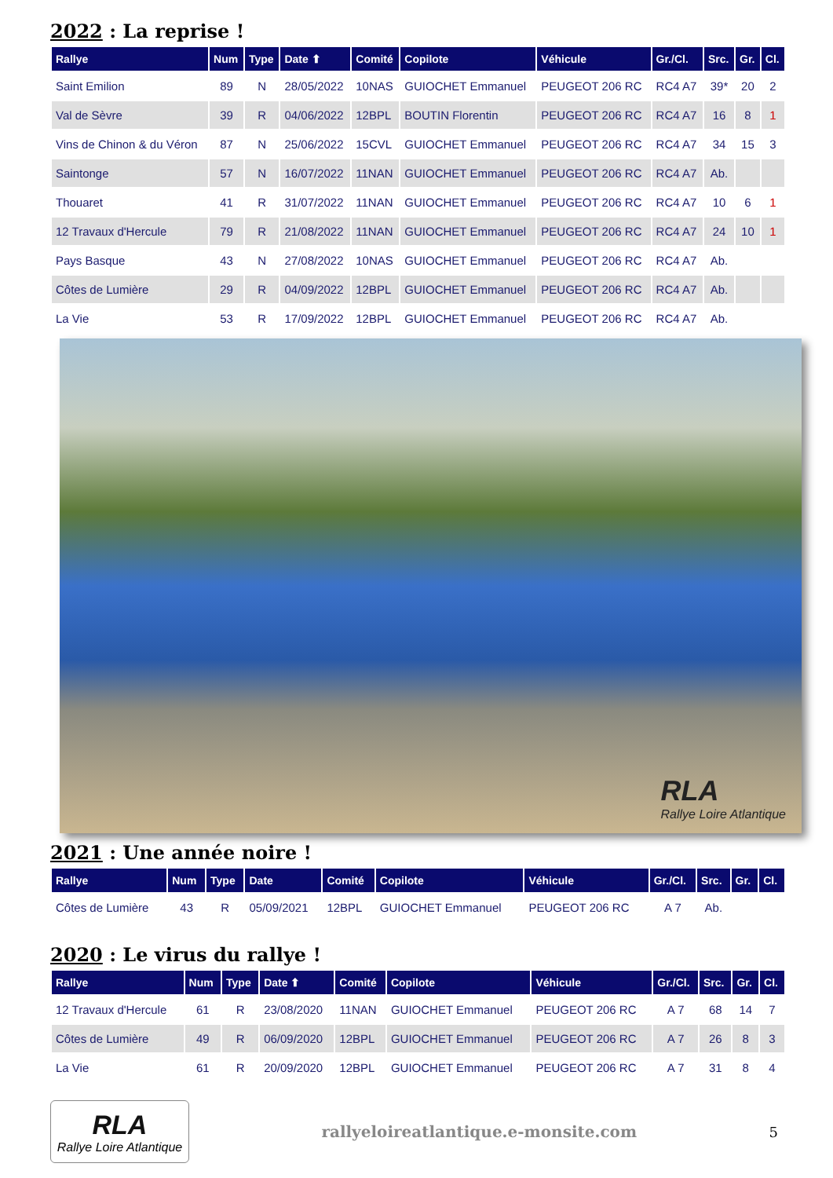2022 : La reprise !
| Rallye | Num | Type | Date ⬆ | Comité | Copilote | Véhicule | Gr./Cl. | Src. | Gr. | Cl. |
| --- | --- | --- | --- | --- | --- | --- | --- | --- | --- | --- |
| Saint Emilion | 89 | N | 28/05/2022 | 10NAS | GUIOCHET Emmanuel | PEUGEOT 206 RC | RC4 A7 | 39* | 20 | 2 |
| Val de Sèvre | 39 | R | 04/06/2022 | 12BPL | BOUTIN Florentin | PEUGEOT 206 RC | RC4 A7 | 16 | 8 | 1 |
| Vins de Chinon & du Véron | 87 | N | 25/06/2022 | 15CVL | GUIOCHET Emmanuel | PEUGEOT 206 RC | RC4 A7 | 34 | 15 | 3 |
| Saintonge | 57 | N | 16/07/2022 | 11NAN | GUIOCHET Emmanuel | PEUGEOT 206 RC | RC4 A7 | Ab. | | |
| Thouaret | 41 | R | 31/07/2022 | 11NAN | GUIOCHET Emmanuel | PEUGEOT 206 RC | RC4 A7 | 10 | 6 | 1 |
| 12 Travaux d'Hercule | 79 | R | 21/08/2022 | 11NAN | GUIOCHET Emmanuel | PEUGEOT 206 RC | RC4 A7 | 24 | 10 | 1 |
| Pays Basque | 43 | N | 27/08/2022 | 10NAS | GUIOCHET Emmanuel | PEUGEOT 206 RC | RC4 A7 | Ab. | | |
| Côtes de Lumière | 29 | R | 04/09/2022 | 12BPL | GUIOCHET Emmanuel | PEUGEOT 206 RC | RC4 A7 | Ab. | | |
| La Vie | 53 | R | 17/09/2022 | 12BPL | GUIOCHET Emmanuel | PEUGEOT 206 RC | RC4 A7 | Ab. | | |
RLA
Rallye Loire Atlantique
2021 : Une année noire !
| Rallye | Num | Type | Date | Comité | Copilote | Véhicule | Gr./Cl. | Src. | Gr. | Cl. |
| --- | --- | --- | --- | --- | --- | --- | --- | --- | --- | --- |
| Côtes de Lumière | 43 | R | 05/09/2021 | 12BPL | GUIOCHET Emmanuel | PEUGEOT 206 RC | A 7 | Ab. | | |
2020 : Le virus du rallye !
| Rallye | Num | Type | Date ⬆ | Comité | Copilote | Véhicule | Gr./Cl. | Src. | Gr. | Cl. |
| --- | --- | --- | --- | --- | --- | --- | --- | --- | --- | --- |
| 12 Travaux d'Hercule | 61 | R | 23/08/2020 | 11NAN | GUIOCHET Emmanuel | PEUGEOT 206 RC | A 7 | 68 | 14 | 7 |
| Côtes de Lumière | 49 | R | 06/09/2020 | 12BPL | GUIOCHET Emmanuel | PEUGEOT 206 RC | A 7 | 26 | 8 | 3 |
| La Vie | 61 | R | 20/09/2020 | 12BPL | GUIOCHET Emmanuel | PEUGEOT 206 RC | A 7 | 31 | 8 | 4 |
RLA
Rallye Loire Atlantique
rallyeloireatlantique.e-monsite.com
5